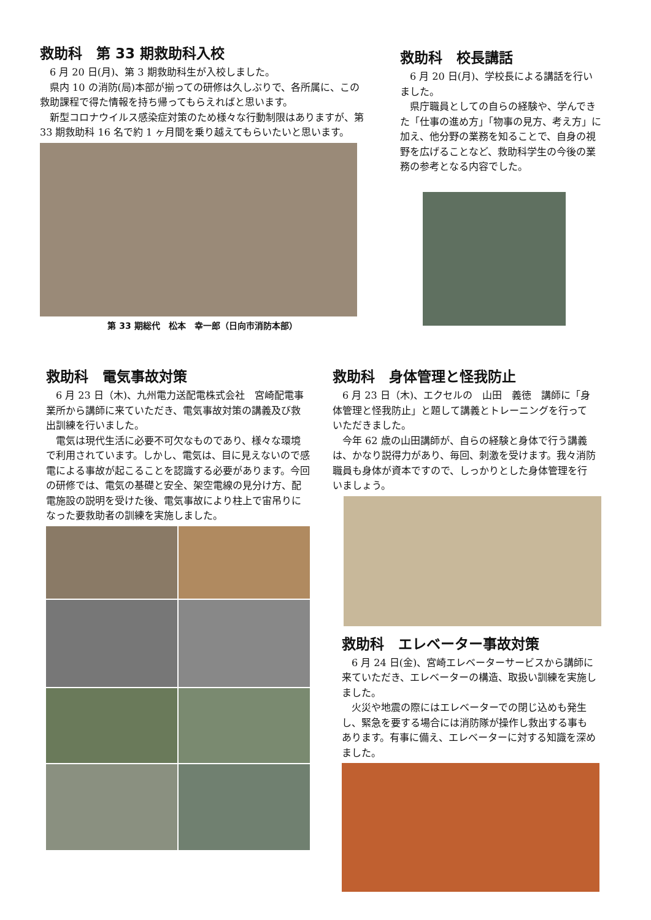救助科　第 33 期救助科入校
6 月 20 日(月)、第 3 期救助科生が入校しました。
県内 10 の消防(局)本部が揃っての研修は久しぶりで、各所属に、この救助課程で得た情報を持ち帰ってもらえればと思います。
新型コロナウイルス感染症対策のため様々な行動制限はありますが、第 33 期救助科 16 名で約 1 ヶ月間を乗り越えてもらいたいと思います。
第 33 期総代　松本　幸一郎（日向市消防本部）
救助科　校長講話
6 月 20 日(月)、学校長による講話を行いました。
県庁職員としての自らの経験や、学んできた「仕事の進め方」「物事の見方、考え方」に加え、他分野の業務を知ることで、自身の視野を広げることなど、救助科学生の今後の業務の参考となる内容でした。
救助科　電気事故対策
6 月 23 日（木)、九州電力送配電株式会社　宮崎配電事業所から講師に来ていただき、電気事故対策の講義及び救出訓練を行いました。
電気は現代生活に必要不可欠なものであり、様々な環境で利用されています。しかし、電気は、目に見えないので感電による事故が起こることを認識する必要があります。今回の研修では、電気の基礎と安全、架空電線の見分け方、配電施設の説明を受けた後、電気事故により柱上で宙吊りになった要救助者の訓練を実施しました。
救助科　身体管理と怪我防止
6 月 23 日（木)、エクセルの　山田　義徳　講師に「身体管理と怪我防止」と題して講義とトレーニングを行っていただきました。
今年 62 歳の山田講師が、自らの経験と身体で行う講義は、かなり説得力があり、毎回、刺激を受けます。我々消防職員も身体が資本ですので、しっかりとした身体管理を行いましょう。
救助科　エレベーター事故対策
6 月 24 日(金)、宮崎エレベーターサービスから講師に来ていただき、エレベーターの構造、取扱い訓練を実施しました。
火災や地震の際にはエレベーターでの閉じ込めも発生し、緊急を要する場合には消防隊が操作し救出する事もあります。有事に備え、エレベーターに対する知識を深めました。